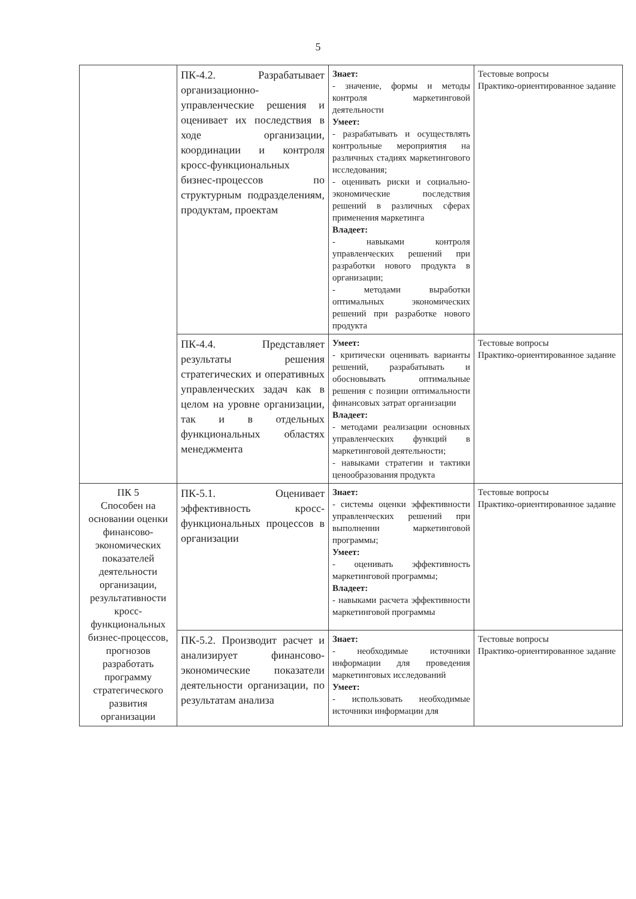5
| | ПК-4.2. Разрабатывает организационно-управленческие решения и оценивает их последствия в ходе организации, координации и контроля кросс-функциональных бизнес-процессов по структурным подразделениям, продуктам, проектам | Знает: - значение, формы и методы контроля маркетинговой деятельности Умеет: - разрабатывать и осуществлять контрольные мероприятия на различных стадиях маркетингового исследования; - оценивать риски и социально-экономические последствия решений в различных сферах применения маркетинга Владеет: - навыками контроля управленческих решений при разработки нового продукта в организации; - методами выработки оптимальных экономических решений при разработке нового продукта | Тестовые вопросы Практико-ориентированное задание |
| | ПК-4.4. Представляет результаты решения стратегических и оперативных управленческих задач как в целом на уровне организации, так и в отдельных функциональных областях менеджмента | Умеет: - критически оценивать варианты решений, разрабатывать и обосновывать оптимальные решения с позиции оптимальности финансовых затрат организации Владеет: - методами реализации основных управленческих функций в маркетинговой деятельности; - навыками стратегии и тактики ценообразования продукта | Тестовые вопросы Практико-ориентированное задание |
| ПК 5 Способен на основании оценки финансово-экономических показателей деятельности организации, результативности кросс-функциональных бизнес-процессов, прогнозов разработать программу стратегического развития организации | ПК-5.1. Оценивает эффективность кросс-функциональных процессов в организации | Знает: - системы оценки эффективности управленческих решений при выполнении маркетинговой программы; Умеет: - оценивать эффективность маркетинговой программы; Владеет: - навыками расчета эффективности маркетинговой программы | Тестовые вопросы Практико-ориентированное задание |
| | ПК-5.2. Производит расчет и анализирует финансово-экономические показатели деятельности организации, по результатам анализа | Знает: - необходимые источники информации для проведения маркетинговых исследований Умеет: - использовать необходимые источники информации для | Тестовые вопросы Практико-ориентированное задание |